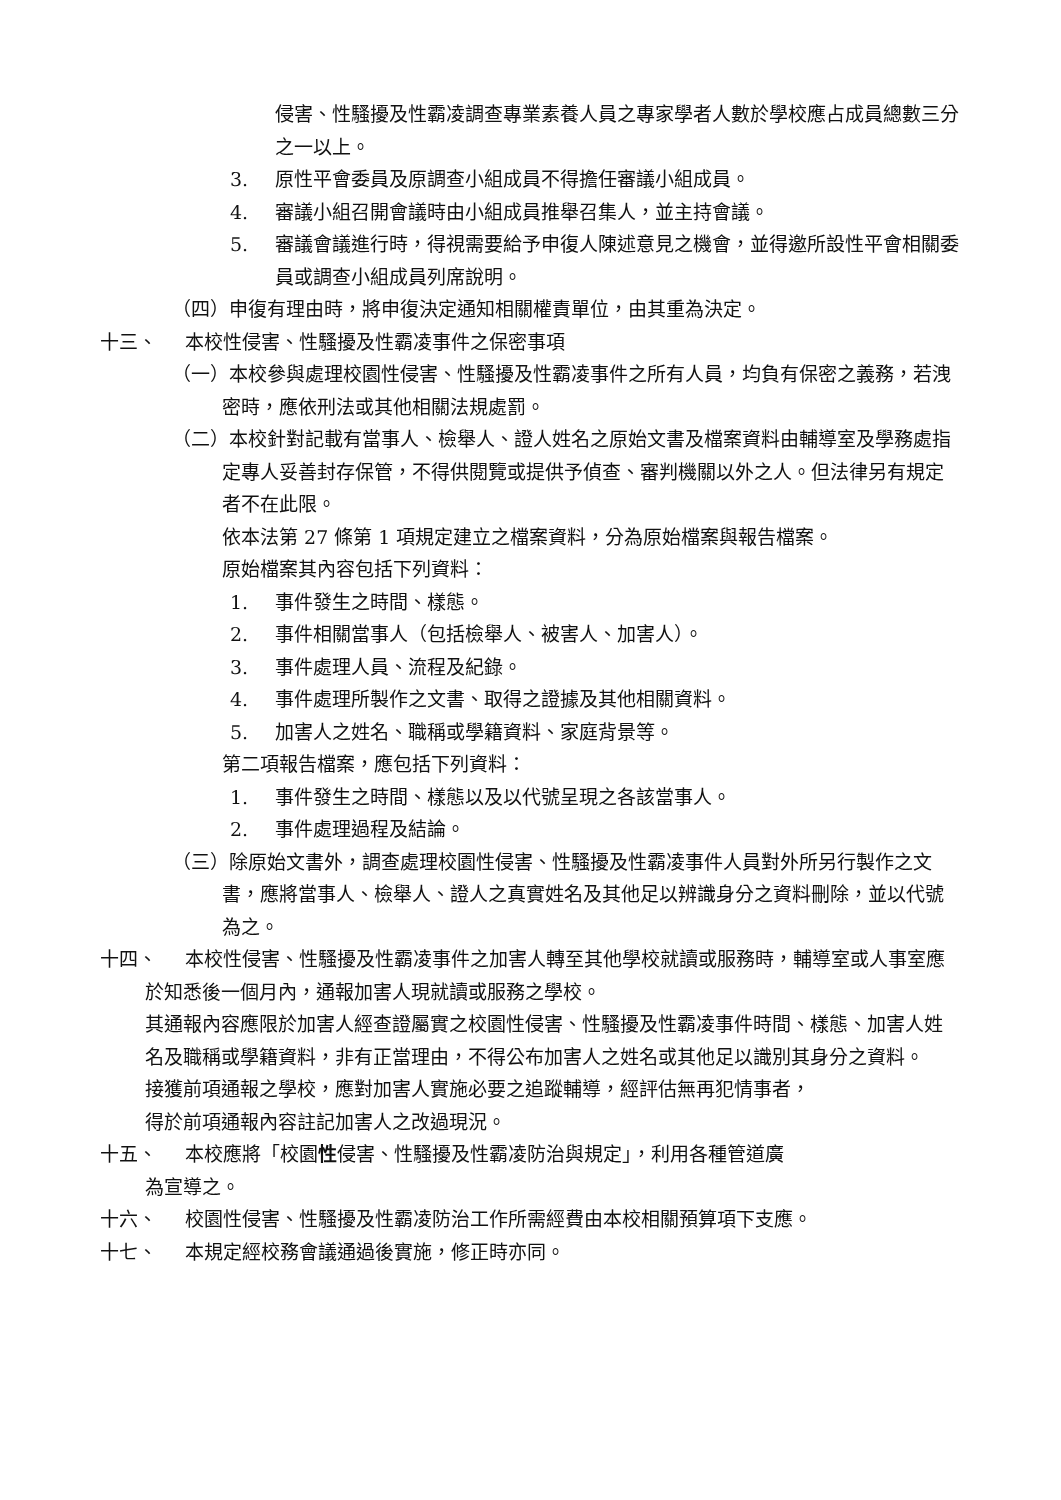侵害、性騷擾及性霸凌調查專業素養人員之專家學者人數於學校應占成員總數三分之一以上。
3. 原性平會委員及原調查小組成員不得擔任審議小組成員。
4. 審議小組召開會議時由小組成員推舉召集人，並主持會議。
5. 審議會議進行時，得視需要給予申復人陳述意見之機會，並得邀所設性平會相關委員或調查小組成員列席說明。
（四）申復有理由時，將申復決定通知相關權責單位，由其重為決定。
十三、 本校性侵害、性騷擾及性霸凌事件之保密事項
（一）本校參與處理校園性侵害、性騷擾及性霸凌事件之所有人員，均負有保密之義務，若洩密時，應依刑法或其他相關法規處罰。
（二）本校針對記載有當事人、檢舉人、證人姓名之原始文書及檔案資料由輔導室及學務處指定專人妥善封存保管，不得供閱覽或提供予偵查、審判機關以外之人。但法律另有規定者不在此限。
依本法第 27 條第 1 項規定建立之檔案資料，分為原始檔案與報告檔案。
原始檔案其內容包括下列資料：
1. 事件發生之時間、樣態。
2. 事件相關當事人（包括檢舉人、被害人、加害人）。
3. 事件處理人員、流程及紀錄。
4. 事件處理所製作之文書、取得之證據及其他相關資料。
5. 加害人之姓名、職稱或學籍資料、家庭背景等。
第二項報告檔案，應包括下列資料：
1. 事件發生之時間、樣態以及以代號呈現之各該當事人。
2. 事件處理過程及結論。
（三）除原始文書外，調查處理校園性侵害、性騷擾及性霸凌事件人員對外所另行製作之文書，應將當事人、檢舉人、證人之真實姓名及其他足以辨識身分之資料刪除，並以代號為之。
十四、 本校性侵害、性騷擾及性霸凌事件之加害人轉至其他學校就讀或服務時，輔導室或人事室應於知悉後一個月內，通報加害人現就讀或服務之學校。
其通報內容應限於加害人經查證屬實之校園性侵害、性騷擾及性霸凌事件時間、樣態、加害人姓名及職稱或學籍資料，非有正當理由，不得公布加害人之姓名或其他足以識別其身分之資料。
接獲前項通報之學校，應對加害人實施必要之追蹤輔導，經評估無再犯情事者，
得於前項通報內容註記加害人之改過現況。
十五、 本校應將「校園性侵害、性騷擾及性霸凌防治與規定」，利用各種管道廣
為宣導之。
十六、 校園性侵害、性騷擾及性霸凌防治工作所需經費由本校相關預算項下支應。
十七、 本規定經校務會議通過後實施，修正時亦同。